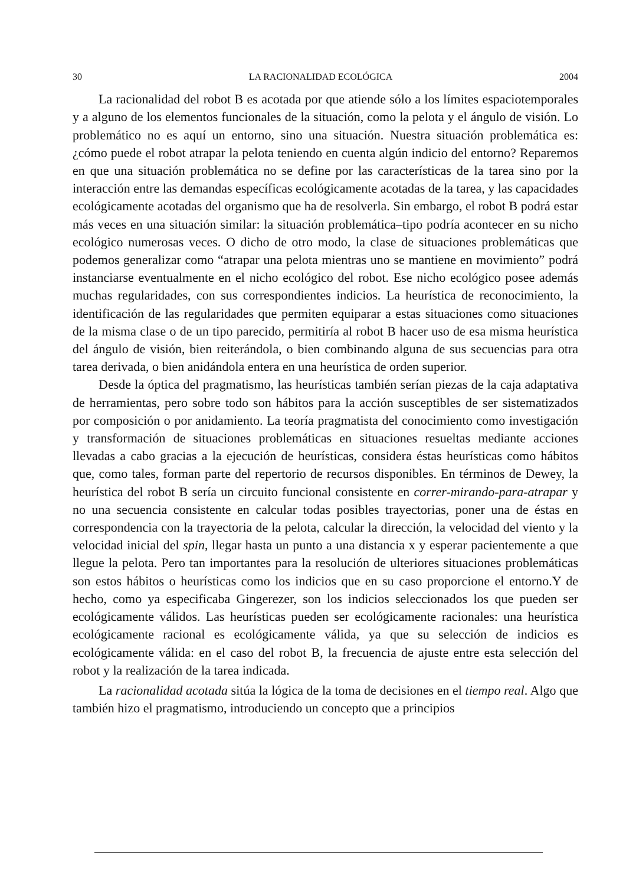30 LA RACIONALIDAD ECOLÓGICA 2004
La racionalidad del robot B es acotada por que atiende sólo a los límites espaciotemporales y a alguno de los elementos funcionales de la situación, como la pelota y el ángulo de visión. Lo problemático no es aquí un entorno, sino una situación. Nuestra situación problemática es: ¿cómo puede el robot atrapar la pelota teniendo en cuenta algún indicio del entorno? Reparemos en que una situación problemática no se define por las características de la tarea sino por la interacción entre las demandas específicas ecológicamente acotadas de la tarea, y las capacidades ecológicamente acotadas del organismo que ha de resolverla. Sin embargo, el robot B podrá estar más veces en una situación similar: la situación problemática–tipo podría acontecer en su nicho ecológico numerosas veces. O dicho de otro modo, la clase de situaciones problemáticas que podemos generalizar como “atrapar una pelota mientras uno se mantiene en movimiento” podrá instanciarse eventualmente en el nicho ecológico del robot. Ese nicho ecológico posee además muchas regularidades, con sus correspondientes indicios. La heurística de reconocimiento, la identificación de las regularidades que permiten equiparar a estas situaciones como situaciones de la misma clase o de un tipo parecido, permitiría al robot B hacer uso de esa misma heurística del ángulo de visión, bien reiterándola, o bien combinando alguna de sus secuencias para otra tarea derivada, o bien anidándola entera en una heurística de orden superior.
Desde la óptica del pragmatismo, las heurísticas también serían piezas de la caja adaptativa de herramientas, pero sobre todo son hábitos para la acción susceptibles de ser sistematizados por composición o por anidamiento. La teoría pragmatista del conocimiento como investigación y transformación de situaciones problemáticas en situaciones resueltas mediante acciones llevadas a cabo gracias a la ejecución de heurísticas, considera éstas heurísticas como hábitos que, como tales, forman parte del repertorio de recursos disponibles. En términos de Dewey, la heurística del robot B sería un circuito funcional consistente en correr-mirando-para-atrapar y no una secuencia consistente en calcular todas posibles trayectorias, poner una de éstas en correspondencia con la trayectoria de la pelota, calcular la dirección, la velocidad del viento y la velocidad inicial del spin, llegar hasta un punto a una distancia x y esperar pacientemente a que llegue la pelota. Pero tan importantes para la resolución de ulteriores situaciones problemáticas son estos hábitos o heurísticas como los indicios que en su caso proporcione el entorno.Y de hecho, como ya especificaba Gingerezer, son los indicios seleccionados los que pueden ser ecológicamente válidos. Las heurísticas pueden ser ecológicamente racionales: una heurística ecológicamente racional es ecológicamente válida, ya que su selección de indicios es ecológicamente válida: en el caso del robot B, la frecuencia de ajuste entre esta selección del robot y la realización de la tarea indicada.
La racionalidad acotada sitúa la lógica de la toma de decisiones en el tiempo real. Algo que también hizo el pragmatismo, introduciendo un concepto que a principios